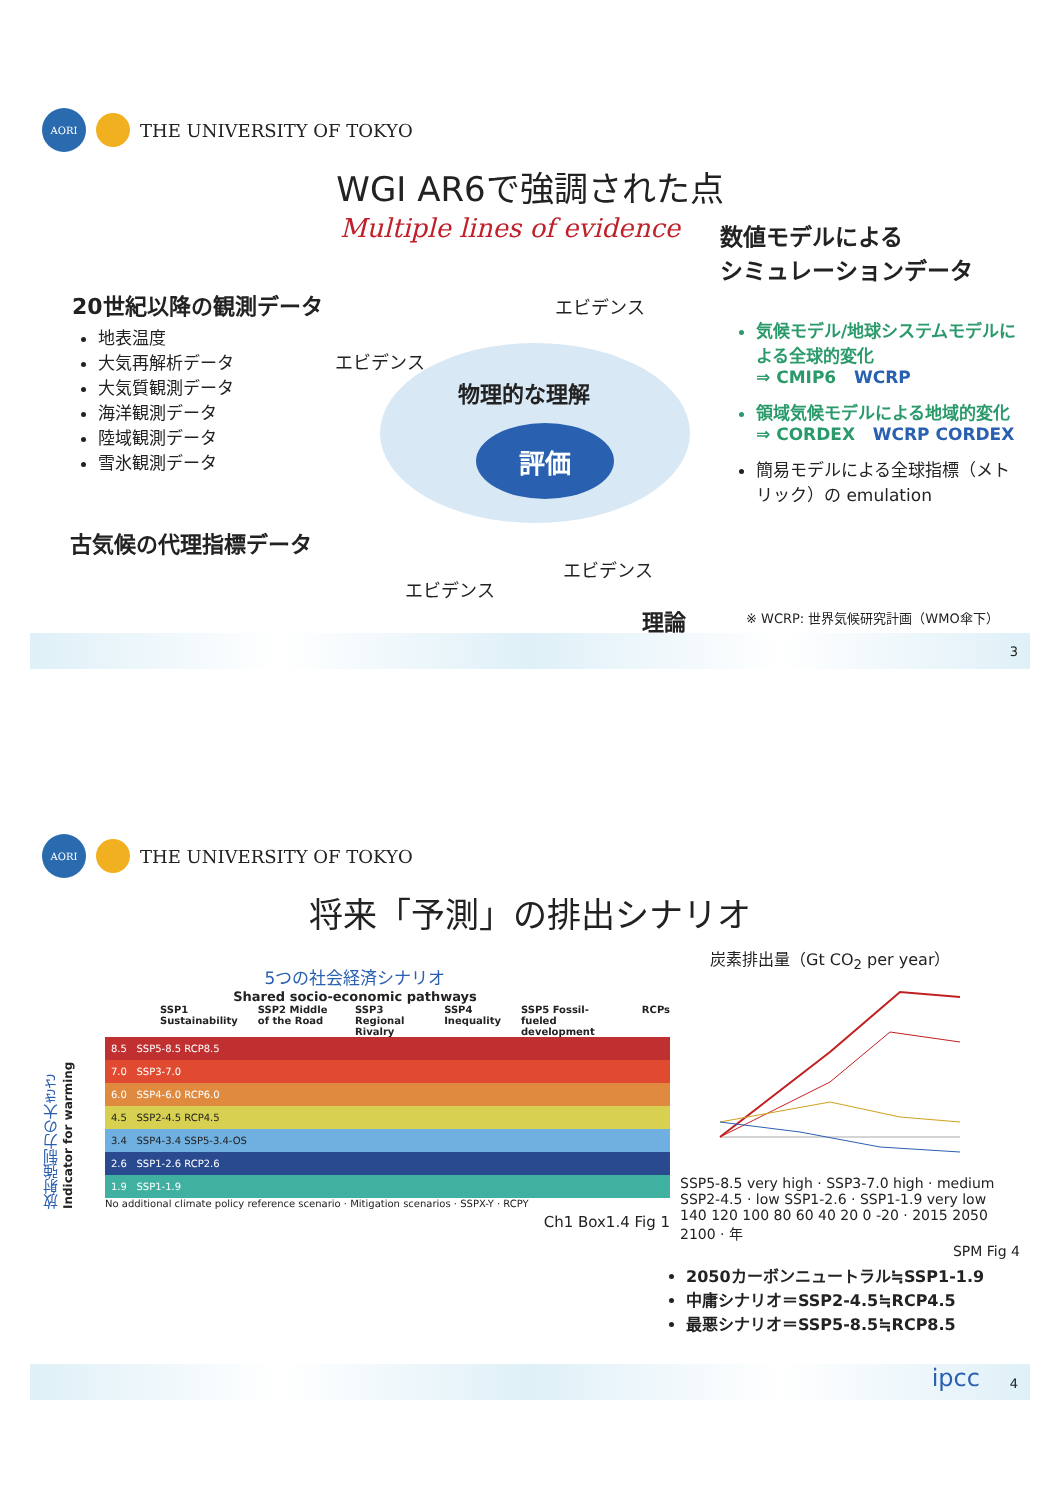AORI
THE UNIVERSITY OF TOKYO
WGI AR6で強調された点
Multiple lines of evidence
数値モデルによる
シミュレーションデータ
20世紀以降の観測データ
地表温度
大気再解析データ
大気質観測データ
海洋観測データ
陸域観測データ
雪氷観測データ
エビデンス
エビデンス
物理的な理解
評価
気候モデル/地球システムモデルによる全球的変化
⇒ CMIP6 WCRP
領域気候モデルによる地域的変化
⇒ CORDEX WCRP CORDEX
簡易モデルによる全球指標（メトリック）の emulation
古気候の代理指標データ
エビデンス
エビデンス
理論
※ WCRP: 世界気候研究計画（WMO傘下）
3
AORI
THE UNIVERSITY OF TOKYO
将来「予測」の排出シナリオ
5つの社会経済シナリオ
Shared socio-economic pathways
SSP1 Sustainability SSP2 Middle of the Road SSP3 Regional Rivalry SSP4 Inequality SSP5 Fossil-fueled development RCPs
放射強制力の大きさ
Indicator for warming
8.5 SSP5-8.5 RCP8.5
7.0 SSP3-7.0
6.0 SSP4-6.0 RCP6.0
4.5 SSP2-4.5 RCP4.5
3.4 SSP4-3.4 SSP5-3.4-OS
2.6 SSP1-2.6 RCP2.6
1.9 SSP1-1.9
No additional climate policy reference scenario · Mitigation scenarios · SSPX-Y · RCPY
Ch1 Box1.4 Fig 1
炭素排出量（Gt CO<sub>2</sub> per year）
SSP5-8.5 very high · SSP3-7.0 high · medium SSP2-4.5 · low SSP1-2.6 · SSP1-1.9 very low
140 120 100 80 60 40 20 0 -20 · 2015 2050 2100 · 年
SPM Fig 4
2050カーボンニュートラル≒SSP1-1.9
中庸シナリオ＝SSP2-4.5≒RCP4.5
最悪シナリオ＝SSP5-8.5≒RCP8.5
ipcc 4